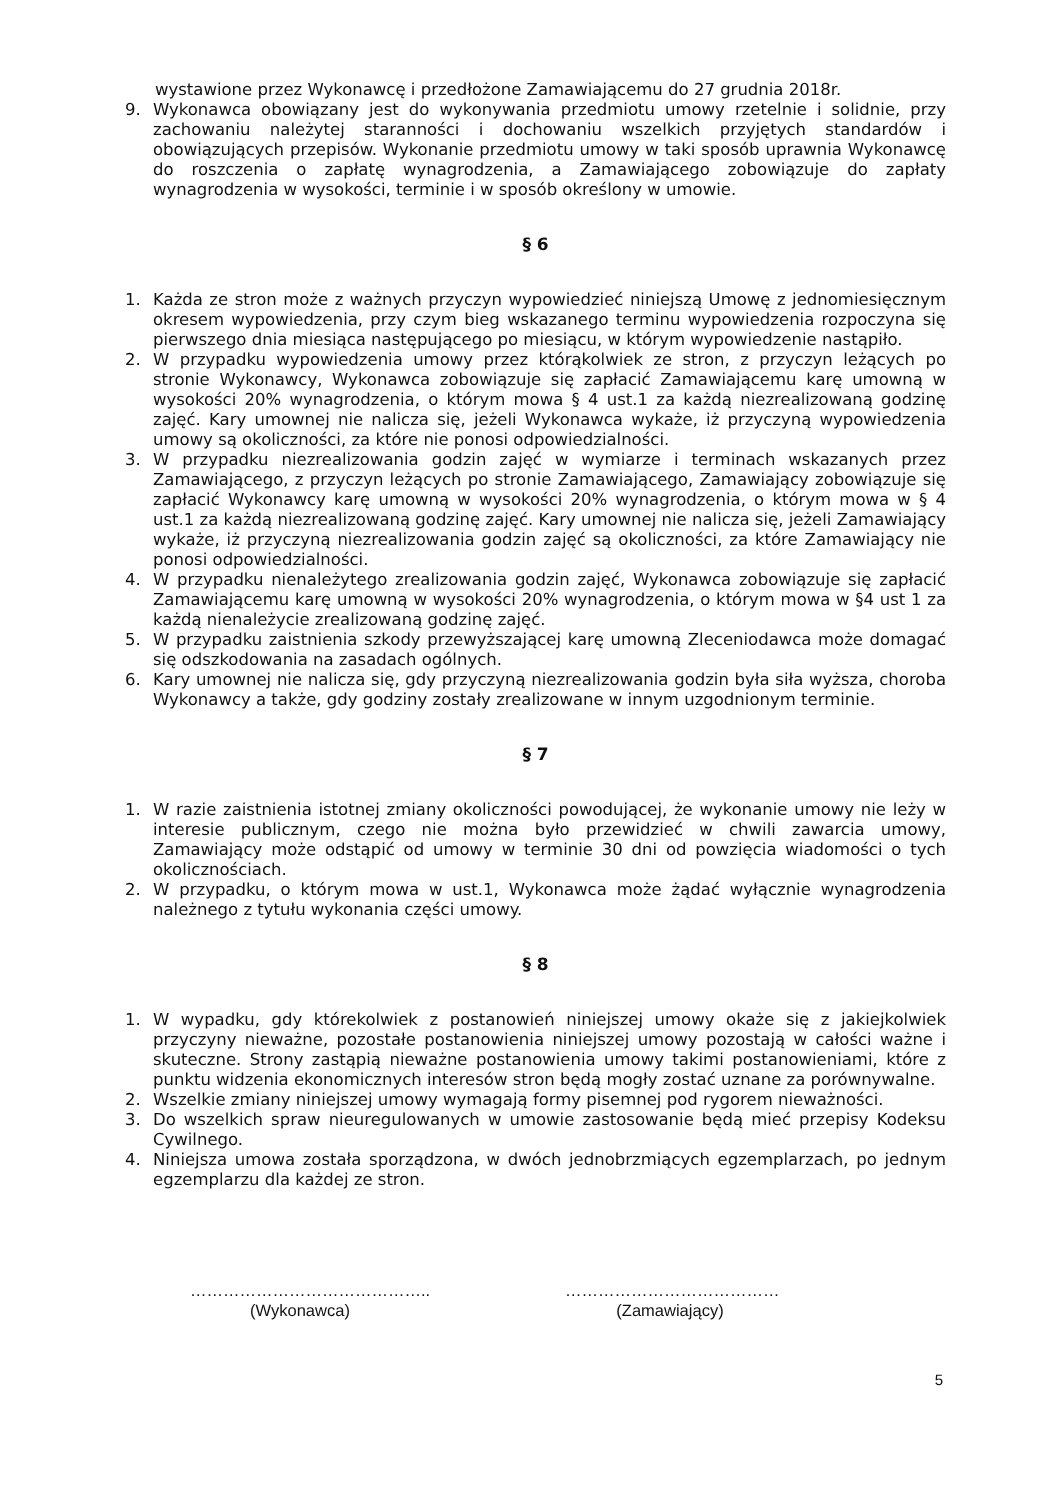wystawione przez Wykonawcę i przedłożone Zamawiającemu do 27 grudnia 2018r.
9. Wykonawca obowiązany jest do wykonywania przedmiotu umowy rzetelnie i solidnie, przy zachowaniu należytej staranności i dochowaniu wszelkich przyjętych standardów i obowiązujących przepisów. Wykonanie przedmiotu umowy w taki sposób uprawnia Wykonawcę do roszczenia o zapłatę wynagrodzenia, a Zamawiającego zobowiązuje do zapłaty wynagrodzenia w wysokości, terminie i w sposób określony w umowie.
§ 6
1. Każda ze stron może z ważnych przyczyn wypowiedzieć niniejszą Umowę z jednomiesięcznym okresem wypowiedzenia, przy czym bieg wskazanego terminu wypowiedzenia rozpoczyna się pierwszego dnia miesiąca następującego po miesiącu, w którym wypowiedzenie nastąpiło.
2. W przypadku wypowiedzenia umowy przez którąkolwiek ze stron, z przyczyn leżących po stronie Wykonawcy, Wykonawca zobowiązuje się zapłacić Zamawiającemu karę umowną w wysokości 20% wynagrodzenia, o którym mowa § 4 ust.1 za każdą niezrealizowaną godzinę zajęć. Kary umownej nie nalicza się, jeżeli Wykonawca wykaże, iż przyczyną wypowiedzenia umowy są okoliczności, za które nie ponosi odpowiedzialności.
3. W przypadku niezrealizowania godzin zajęć w wymiarze i terminach wskazanych przez Zamawiającego, z przyczyn leżących po stronie Zamawiającego, Zamawiający zobowiązuje się zapłacić Wykonawcy karę umowną w wysokości 20% wynagrodzenia, o którym mowa w § 4 ust.1 za każdą niezrealizowaną godzinę zajęć. Kary umownej nie nalicza się, jeżeli Zamawiający wykaże, iż przyczyną niezrealizowania godzin zajęć są okoliczności, za które Zamawiający nie ponosi odpowiedzialności.
4. W przypadku nienależytego zrealizowania godzin zajęć, Wykonawca zobowiązuje się zapłacić Zamawiającemu karę umowną w wysokości 20% wynagrodzenia, o którym mowa w §4 ust 1 za każdą nienależycie zrealizowaną godzinę zajęć.
5. W przypadku zaistnienia szkody przewyższającej karę umowną Zleceniodawca może domagać się odszkodowania na zasadach ogólnych.
6. Kary umownej nie nalicza się, gdy przyczyną niezrealizowania godzin była siła wyższa, choroba Wykonawcy a także, gdy godziny zostały zrealizowane w innym uzgodnionym terminie.
§ 7
1. W razie zaistnienia istotnej zmiany okoliczności powodującej, że wykonanie umowy nie leży w interesie publicznym, czego nie można było przewidzieć w chwili zawarcia umowy, Zamawiający może odstąpić od umowy w terminie 30 dni od powzięcia wiadomości o tych okolicznościach.
2. W przypadku, o którym mowa w ust.1, Wykonawca może żądać wyłącznie wynagrodzenia należnego z tytułu wykonania części umowy.
§ 8
1. W wypadku, gdy którekolwiek z postanowień niniejszej umowy okaże się z jakiejkolwiek przyczyny nieważne, pozostałe postanowienia niniejszej umowy pozostają w całości ważne i skuteczne. Strony zastąpią nieważne postanowienia umowy takimi postanowieniami, które z punktu widzenia ekonomicznych interesów stron będą mogły zostać uznane za porównywalne.
2. Wszelkie zmiany niniejszej umowy wymagają formy pisemnej pod rygorem nieważności.
3. Do wszelkich spraw nieuregulowanych w umowie zastosowanie będą mieć przepisy Kodeksu Cywilnego.
4. Niniejsza umowa została sporządzona, w dwóch jednobrzmiących egzemplarzach, po jednym egzemplarzu dla każdej ze stron.
……………………………………..
(Wykonawca)
…………………………………
(Zamawiający)
5